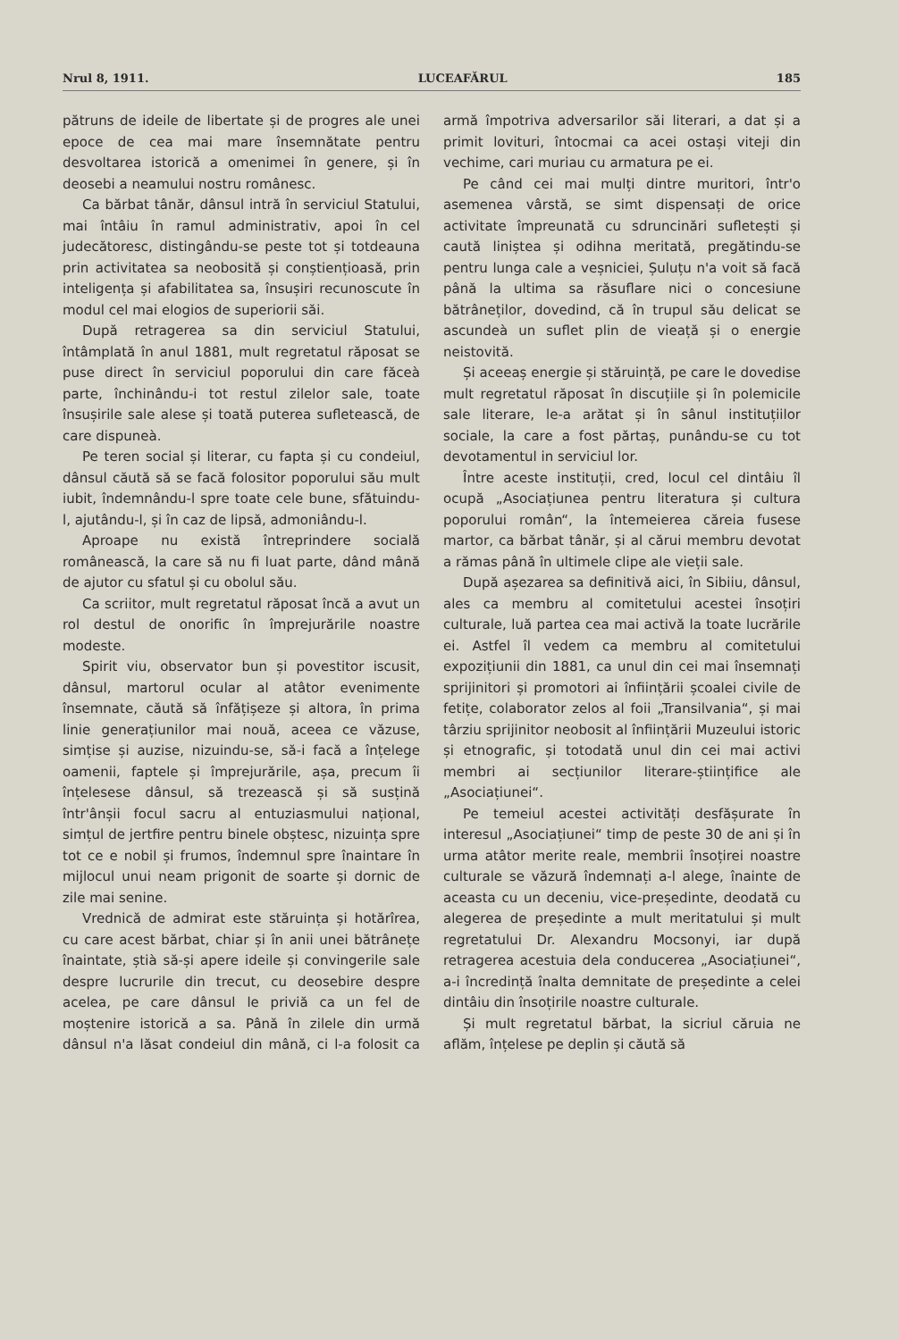Nrul 8, 1911. LUCEAFĂRUL 185
pătruns de ideile de libertate și de progres ale unei epoce de cea mai mare însemnătate pentru desvoltarea istorică a omenimei în genere, și în deosebi a neamului nostru românesc.
Ca bărbat tânăr, dânsul intră în serviciul Statului, mai întâiu în ramul administrativ, apoi în cel judecătoresc, distingându-se peste tot și totdeauna prin activitatea sa neobosită și conștiențioasă, prin inteligența și afabilitatea sa, însușiri recunoscute în modul cel mai elogios de superiorii săi.
După retragerea sa din serviciul Statului, întâmplată în anul 1881, mult regretatul răposat se puse direct în serviciul poporului din care făceà parte, închinându-i tot restul zilelor sale, toate însușirile sale alese și toată puterea sufletească, de care dispuneà.
Pe teren social și literar, cu fapta și cu condeiul, dânsul căută să se facă folositor poporului său mult iubit, îndemnându-l spre toate cele bune, sfătuindu-l, ajutându-l, și în caz de lipsă, admoniându-l.
Aproape nu există întreprindere socială românească, la care să nu fi luat parte, dând mână de ajutor cu sfatul și cu obolul său.
Ca scriitor, mult regretatul răposat încă a avut un rol destul de onorific în împrejurările noastre modeste.
Spirit viu, observator bun și povestitor iscusit, dânsul, martorul ocular al atâtor evenimente însemnate, căută să înfățișeze și altora, în prima linie generațiunilor mai nouă, aceea ce văzuse, simțise și auzise, nizuindu-se, să-i facă a înțelege oamenii, faptele și împrejurările, așa, precum îi înțelesese dânsul, să trezească și să susțină într'ânșii focul sacru al entuziasmului național, simțul de jertfire pentru binele obștesc, nizuința spre tot ce e nobil și frumos, îndemnul spre înaintare în mijlocul unui neam prigonit de soarte și dornic de zile mai senine.
Vrednică de admirat este stăruința și hotărîrea, cu care acest bărbat, chiar și în anii unei bătrânețe înaintate, știà să-și apere ideile și convingerile sale despre lucrurile din trecut, cu deosebire despre acelea, pe care dânsul le priviă ca un fel de moștenire istorică a sa. Până în zilele din urmă dânsul n'a lăsat condeiul din mână, ci l-a folosit ca armă împotriva adversarilor săi literari, a dat și a primit lovituri, întocmai ca acei ostași viteji din vechime, cari muriau cu armatura pe ei.
Pe când cei mai mulți dintre muritori, într'o asemenea vârstă, se simt dispensați de orice activitate împreunată cu sdruncinări sufletești și caută liniștea și odihna meritată, pregătindu-se pentru lunga cale a veșniciei, Șuluțu n'a voit să facă până la ultima sa răsuflare nici o concesiune bătrâneților, dovedind, că în trupul său delicat se ascundeà un suflet plin de vieață și o energie neistovită.
Și aceeaș energie și stăruință, pe care le dovedise mult regretatul răposat în discuțiile și în polemicile sale literare, le-a arătat și în sânul instituțiilor sociale, la care a fost părtaș, punându-se cu tot devotamentul in serviciul lor.
Între aceste instituții, cred, locul cel dintâiu îl ocupă „Asociațiunea pentru literatura și cultura poporului român“, la întemeierea căreia fusese martor, ca bărbat tânăr, și al cărui membru devotat a rămas până în ultimele clipe ale vieții sale.
După așezarea sa definitivă aici, în Sibiiu, dânsul, ales ca membru al comitetului acestei însoțiri culturale, luă partea cea mai activă la toate lucrările ei. Astfel îl vedem ca membru al comitetului expozițiunii din 1881, ca unul din cei mai însemnați sprijinitori și promotori ai înființării școalei civile de fetițe, colaborator zelos al foii „Transilvania“, și mai târziu sprijinitor neobosit al înființării Muzeului istoric și etnografic, și totodată unul din cei mai activi membri ai secțiunilor literare-științifice ale „Asociațiunei“.
Pe temeiul acestei activități desfășurate în interesul „Asociațiunei“ timp de peste 30 de ani și în urma atâtor merite reale, membrii însoțirei noastre culturale se văzură îndemnați a-l alege, înainte de aceasta cu un deceniu, vice-președinte, deodată cu alegerea de președinte a mult meritatului și mult regretatului Dr. Alexandru Mocsonyi, iar după retragerea acestuia dela conducerea „Asociațiunei“, a-i încredință înalta demnitate de președinte a celei dintâiu din însoțirile noastre culturale.
Și mult regretatul bărbat, la sicriul căruia ne aflăm, înțelese pe deplin și căută să